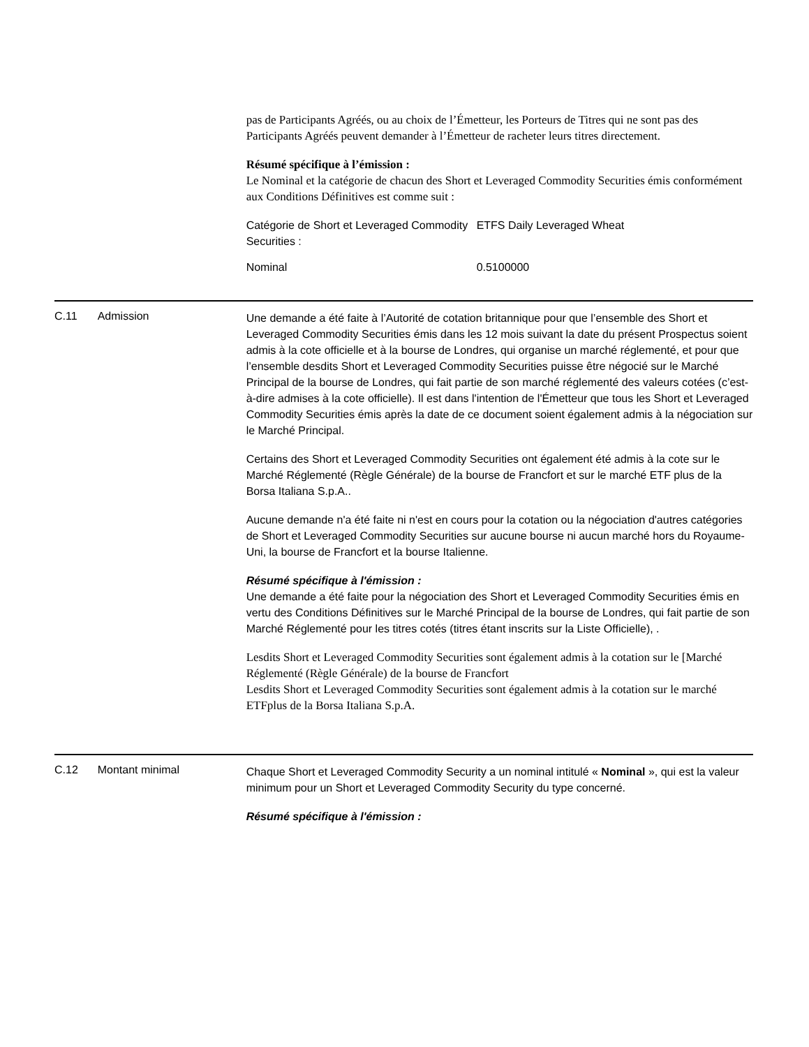pas de Participants Agréés, ou au choix de l’Émetteur, les Porteurs de Titres qui ne sont pas des Participants Agréés peuvent demander à l’Émetteur de racheter leurs titres directement.
Résumé spécifique à l’émission :
Le Nominal et la catégorie de chacun des Short et Leveraged Commodity Securities émis conformément aux Conditions Définitives est comme suit :
| Catégorie de Short et Leveraged Commodity Securities : | ETFS Daily Leveraged Wheat |
| Nominal | 0.5100000 |
C.11 Admission
Une demande a été faite à l’Autorité de cotation britannique pour que l’ensemble des Short et Leveraged Commodity Securities émis dans les 12 mois suivant la date du présent Prospectus soient admis à la cote officielle et à la bourse de Londres, qui organise un marché réglementé, et pour que l’ensemble desdits Short et Leveraged Commodity Securities puisse être négocié sur le Marché Principal de la bourse de Londres, qui fait partie de son marché réglementé des valeurs cotées (c’est-à-dire admises à la cote officielle). Il est dans l'intention de l'Émetteur que tous les Short et Leveraged Commodity Securities émis après la date de ce document soient également admis à la négociation sur le Marché Principal.
Certains des Short et Leveraged Commodity Securities ont également été admis à la cote sur le Marché Réglementé (Règle Générale) de la bourse de Francfort et sur le marché ETF plus de la Borsa Italiana S.p.A..
Aucune demande n'a été faite ni n'est en cours pour la cotation ou la négociation d'autres catégories de Short et Leveraged Commodity Securities sur aucune bourse ni aucun marché hors du Royaume-Uni, la bourse de Francfort et la bourse Italienne.
Résumé spécifique à l'émission :
Une demande a été faite pour la négociation des Short et Leveraged Commodity Securities émis en vertu des Conditions Définitives sur le Marché Principal de la bourse de Londres, qui fait partie de son Marché Réglementé pour les titres cotés (titres étant inscrits sur la Liste Officielle), .
Lesdits Short et Leveraged Commodity Securities sont également admis à la cotation sur le [Marché Réglementé (Règle Générale) de la bourse de Francfort
Lesdits Short et Leveraged Commodity Securities sont également admis à la cotation sur le marché ETFplus de la Borsa Italiana S.p.A.
C.12 Montant minimal
Chaque Short et Leveraged Commodity Security a un nominal intitulé « Nominal », qui est la valeur minimum pour un Short et Leveraged Commodity Security du type concerné.
Résumé spécifique à l'émission :